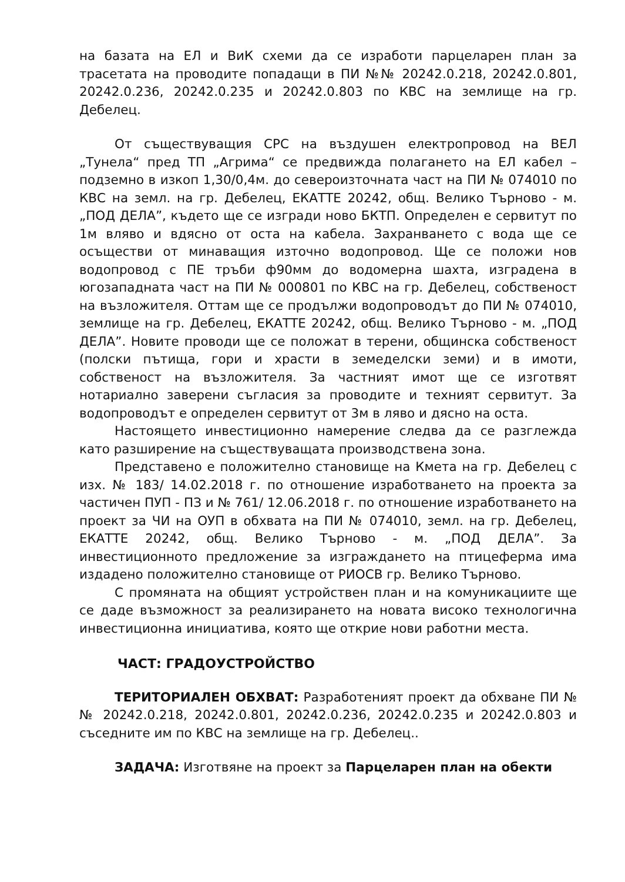на базата на ЕЛ и ВиК схеми да се изработи парцеларен план за трасетата на проводите попадащи в ПИ №№ 20242.0.218, 20242.0.801, 20242.0.236, 20242.0.235 и 20242.0.803 по КВС на землище на гр. Дебелец.
От съществуващия СРС на въздушен електропровод на ВЕЛ „Тунела“ пред ТП „Агрима“ се предвижда полагането на ЕЛ кабел – подземно в изкоп 1,30/0,4м. до североизточната част на ПИ № 074010 по КВС на земл. на гр. Дебелец, ЕКАТТЕ 20242, общ. Велико Търново - м. „ПОД ДЕЛА”, където ще се изгради ново БКТП. Определен е сервитут по 1м вляво и вдясно от оста на кабела. Захранването с вода ще се осъществи от минаващия източно водопровод. Ще се положи нов водопровод с ПЕ тръби ф90мм до водомерна шахта, изградена в югозападната част на ПИ № 000801 по КВС на гр. Дебелец, собственост на възложителя. Оттам ще се продължи водопроводът до ПИ № 074010, землище на гр. Дебелец, ЕКАТТЕ 20242, общ. Велико Търново - м. „ПОД ДЕЛА”. Новите проводи ще се положат в терени, общинска собственост (полски пътища, гори и храсти в земеделски земи) и в имоти, собственост на възложителя. За частният имот ще се изготвят нотариално заверени съгласия за проводите и техният сервитут. За водопроводът е определен сервитут от 3м в ляво и дясно на оста.
Настоящето инвестиционно намерение следва да се разглежда като разширение на съществуващата производствена зона.
Представено е положително становище на Кмета на гр. Дебелец с изх. № 183/ 14.02.2018 г. по отношение изработването на проекта за частичен ПУП - ПЗ и № 761/ 12.06.2018 г. по отношение изработването на проект за ЧИ на ОУП в обхвата на ПИ № 074010, земл. на гр. Дебелец, ЕКАТТЕ 20242, общ. Велико Търново - м. „ПОД ДЕЛА”. За инвестиционното предложение за изграждането на птицеферма има издадено положително становище от РИОСВ гр. Велико Търново.
С промяната на общият устройствен план и на комуникациите ще се даде възможност за реализирането на новата високо технологична инвестиционна инициатива, която ще открие нови работни места.
ЧАСТ: ГРАДОУСТРОЙСТВО
ТЕРИТОРИАЛЕН ОБХВАТ: Разработеният проект да обхване ПИ №№ 20242.0.218, 20242.0.801, 20242.0.236, 20242.0.235 и 20242.0.803 и съседните им по КВС на землище на гр. Дебелец..
ЗАДАЧА: Изготвяне на проект за Парцеларен план на обекти